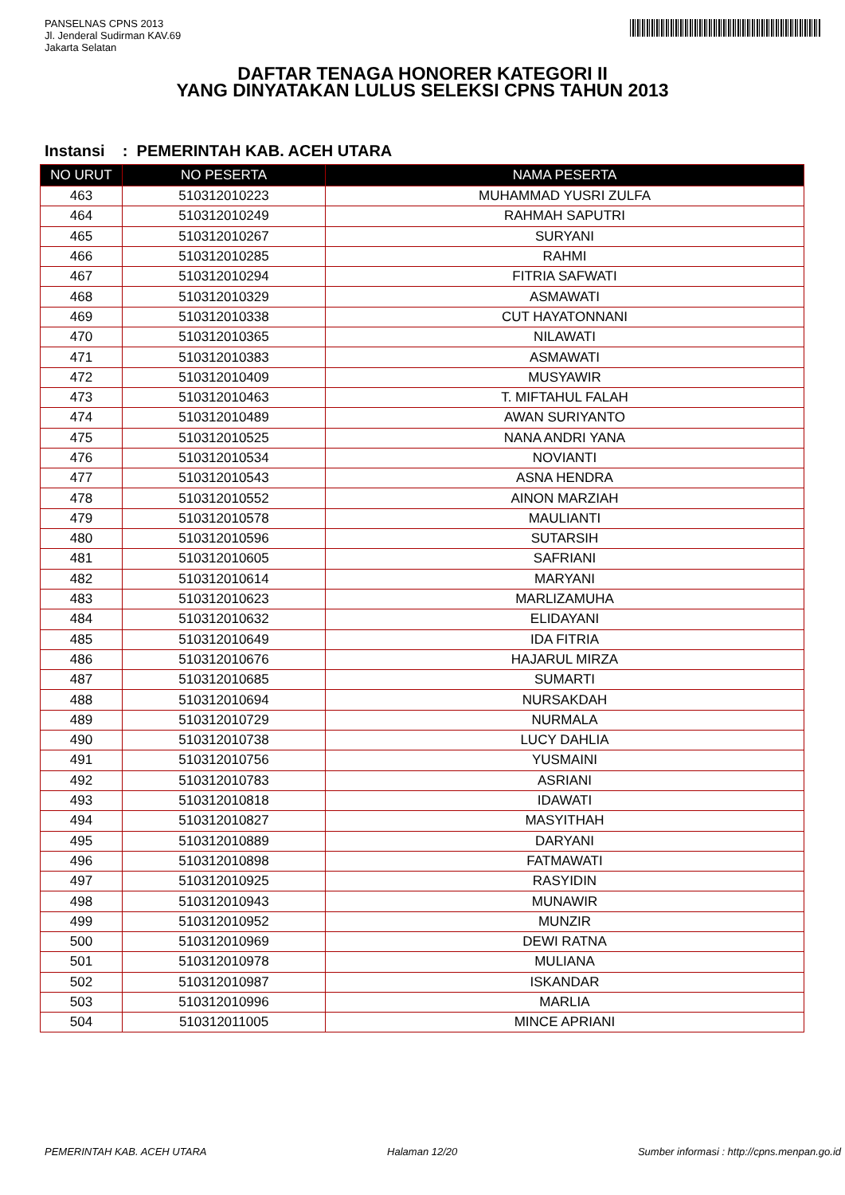PANSELNAS CPNS 2013
Jl. Jenderal Sudirman KAV.69
Jakarta Selatan
DAFTAR TENAGA HONORER KATEGORI II
YANG DINYATAKAN LULUS SELEKSI CPNS TAHUN 2013
Instansi : PEMERINTAH KAB. ACEH UTARA
| NO URUT | NO PESERTA | NAMA PESERTA |
| --- | --- | --- |
| 463 | 510312010223 | MUHAMMAD YUSRI ZULFA |
| 464 | 510312010249 | RAHMAH SAPUTRI |
| 465 | 510312010267 | SURYANI |
| 466 | 510312010285 | RAHMI |
| 467 | 510312010294 | FITRIA SAFWATI |
| 468 | 510312010329 | ASMAWATI |
| 469 | 510312010338 | CUT HAYATONNANI |
| 470 | 510312010365 | NILAWATI |
| 471 | 510312010383 | ASMAWATI |
| 472 | 510312010409 | MUSYAWIR |
| 473 | 510312010463 | T. MIFTAHUL FALAH |
| 474 | 510312010489 | AWAN SURIYANTO |
| 475 | 510312010525 | NANA ANDRI YANA |
| 476 | 510312010534 | NOVIANTI |
| 477 | 510312010543 | ASNA HENDRA |
| 478 | 510312010552 | AINON MARZIAH |
| 479 | 510312010578 | MAULIANTI |
| 480 | 510312010596 | SUTARSIH |
| 481 | 510312010605 | SAFRIANI |
| 482 | 510312010614 | MARYANI |
| 483 | 510312010623 | MARLIZAMUHA |
| 484 | 510312010632 | ELIDAYANI |
| 485 | 510312010649 | IDA FITRIA |
| 486 | 510312010676 | HAJARUL MIRZA |
| 487 | 510312010685 | SUMARTI |
| 488 | 510312010694 | NURSAKDAH |
| 489 | 510312010729 | NURMALA |
| 490 | 510312010738 | LUCY DAHLIA |
| 491 | 510312010756 | YUSMAINI |
| 492 | 510312010783 | ASRIANI |
| 493 | 510312010818 | IDAWATI |
| 494 | 510312010827 | MASYITHAH |
| 495 | 510312010889 | DARYANI |
| 496 | 510312010898 | FATMAWATI |
| 497 | 510312010925 | RASYIDIN |
| 498 | 510312010943 | MUNAWIR |
| 499 | 510312010952 | MUNZIR |
| 500 | 510312010969 | DEWI RATNA |
| 501 | 510312010978 | MULIANA |
| 502 | 510312010987 | ISKANDAR |
| 503 | 510312010996 | MARLIA |
| 504 | 510312011005 | MINCE APRIANI |
PEMERINTAH KAB. ACEH UTARA Halaman 12/20 Sumber informasi : http://cpns.menpan.go.id